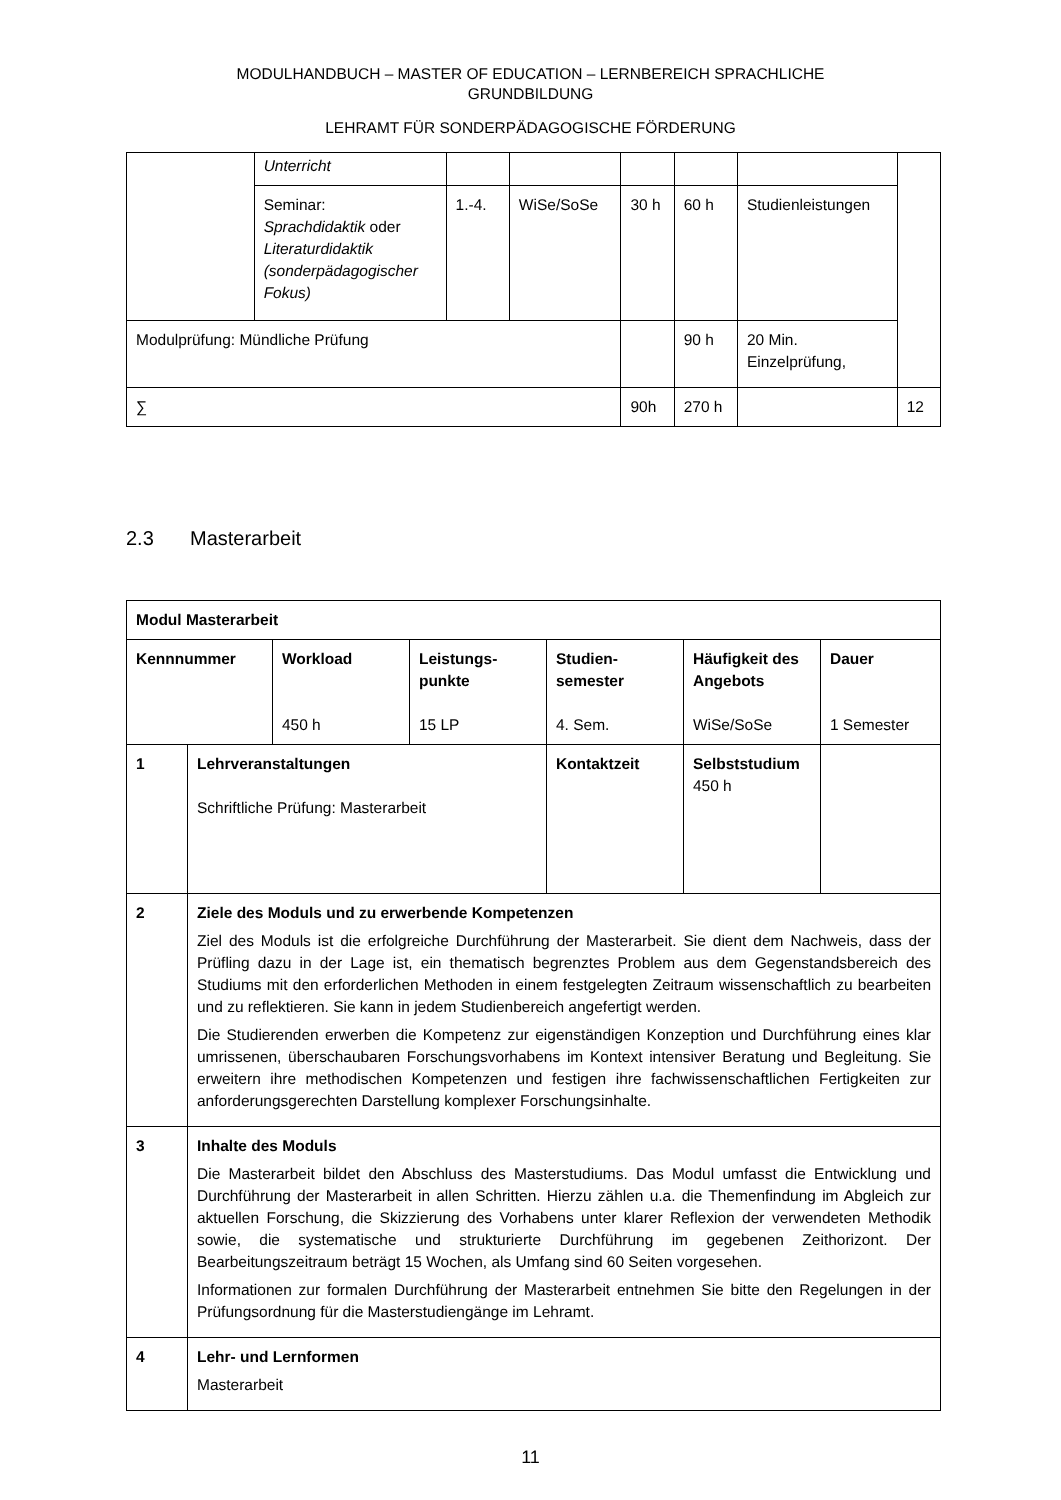MODULHANDBUCH – MASTER OF EDUCATION – LERNBEREICH SPRACHLICHE
GRUNDBILDUNG
LEHRAMT FÜR SONDERPÄDAGOGISCHE FÖRDERUNG
| | Unterricht | | | | | | |
| | Seminar: Sprachdidaktik oder Literaturdidaktik (sonderpädagogischer Fokus) | 1.-4. | WiSe/SoSe | 30 h | 60 h | Studienleistungen | |
| Modulprüfung: Mündliche Prüfung | | | | | 90 h | 20 Min. Einzelprüfung, | |
| ∑ | | | | 90h | 270 h | | 12 |
2.3 Masterarbeit
| Modul Masterarbeit | | | | | | |
| Kennnummer | | Workload 450 h | Leistungs- punkte 15 LP | Studien- semester 4. Sem. | Häufigkeit des Angebots WiSe/SoSe | Dauer 1 Semester |
| 1 | Lehrveranstaltungen Schriftliche Prüfung: Masterarbeit | | | Kontaktzeit | Selbststudium 450 h | |
| 2 | Ziele des Moduls und zu erwerbende Kompetenzen Ziel des Moduls ist die erfolgreiche Durchführung der Masterarbeit. Sie dient dem Nachweis, dass der Prüfling dazu in der Lage ist, ein thematisch begrenztes Problem aus dem Gegenstandsbereich des Studiums mit den erforderlichen Methoden in einem festgelegten Zeitraum wissenschaftlich zu bearbeiten und zu reflektieren. Sie kann in jedem Studienbereich angefertigt werden. Die Studierenden erwerben die Kompetenz zur eigenständigen Konzeption und Durchführung eines klar umrissenen, überschaubaren Forschungsvorhabens im Kontext intensiver Beratung und Begleitung. Sie erweitern ihre methodischen Kompetenzen und festigen ihre fachwissenschaftlichen Fertigkeiten zur anforderungsgerechten Darstellung komplexer Forschungsinhalte. | | | | | |
| 3 | Inhalte des Moduls Die Masterarbeit bildet den Abschluss des Masterstudiums. Das Modul umfasst die Entwicklung und Durchführung der Masterarbeit in allen Schritten. Hierzu zählen u.a. die Themenfindung im Abgleich zur aktuellen Forschung, die Skizzierung des Vorhabens unter klarer Reflexion der verwendeten Methodik sowie, die systematische und strukturierte Durchführung im gegebenen Zeithorizont. Der Bearbeitungszeitraum beträgt 15 Wochen, als Umfang sind 60 Seiten vorgesehen. Informationen zur formalen Durchführung der Masterarbeit entnehmen Sie bitte den Regelungen in der Prüfungsordnung für die Masterstudiengänge im Lehramt. | | | | | |
| 4 | Lehr- und Lernformen Masterarbeit | | | | | |
11